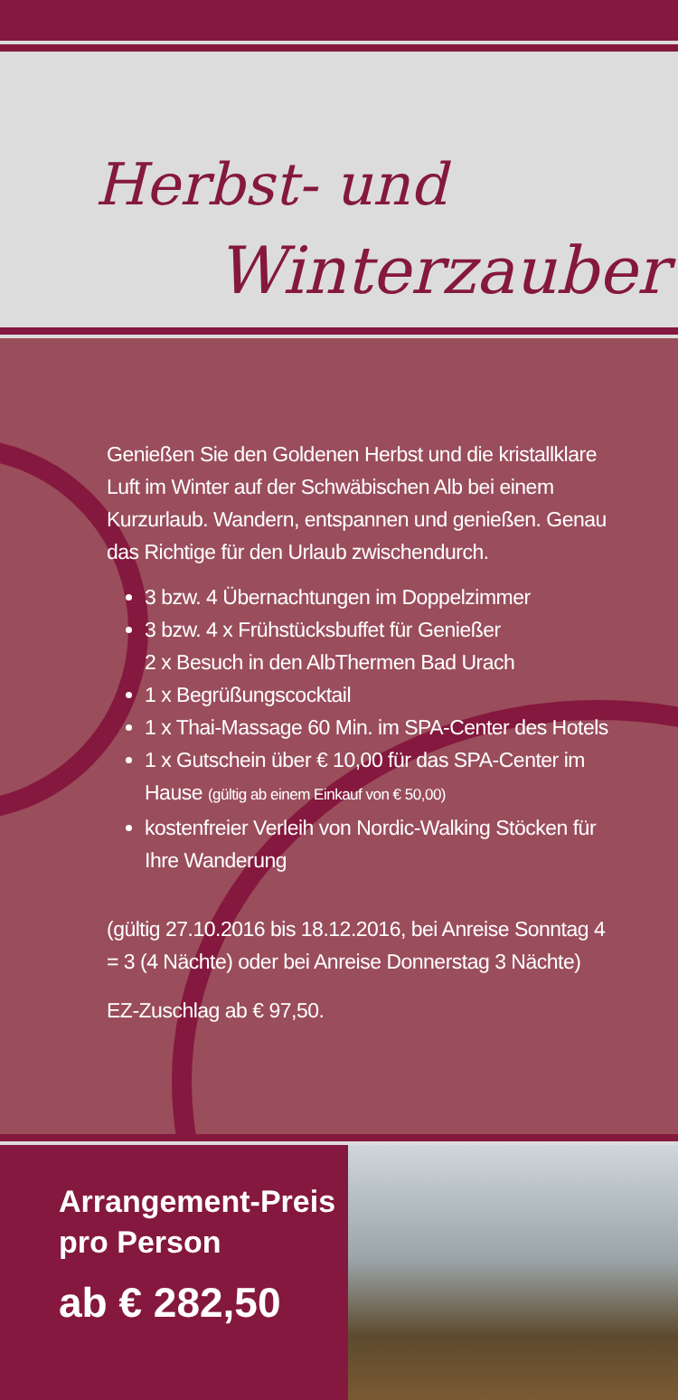Herbst- und
Winterzauber
Genießen Sie den Goldenen Herbst und die kristallklare Luft im Winter auf der Schwäbischen Alb bei einem Kurzurlaub. Wandern, entspannen und genießen. Genau das Richtige für den Urlaub zwischendurch.
3 bzw. 4 Übernachtungen im Doppelzimmer
3 bzw. 4 x Frühstücksbuffet für Genießer
2 x Besuch in den AlbThermen Bad Urach
1 x Begrüßungscocktail
1 x Thai-Massage 60 Min. im SPA-Center des Hotels
1 x Gutschein über € 10,00 für das SPA-Center im Hause (gültig ab einem Einkauf von € 50,00)
kostenfreier Verleih von Nordic-Walking Stöcken für Ihre Wanderung
(gültig 27.10.2016 bis 18.12.2016, bei Anreise Sonntag 4 = 3 (4 Nächte) oder bei Anreise Donnerstag 3 Nächte)
EZ-Zuschlag ab € 97,50.
Arrangement-Preis
pro Person
ab € 282,50